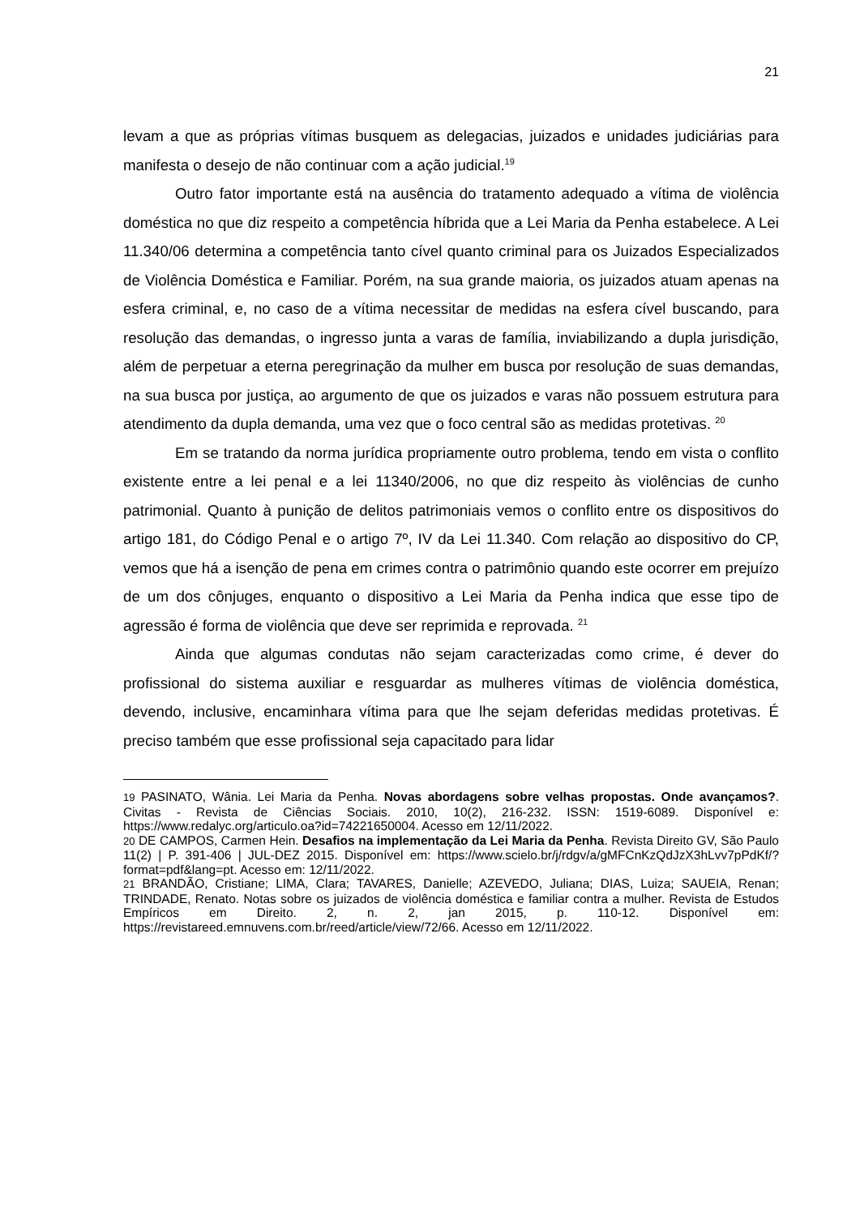21
levam a que as próprias vítimas busquem as delegacias, juizados e unidades judiciárias para manifesta o desejo de não continuar com a ação judicial.<sup>19</sup>
Outro fator importante está na ausência do tratamento adequado a vítima de violência doméstica no que diz respeito a competência híbrida que a Lei Maria da Penha estabelece. A Lei 11.340/06 determina a competência tanto cível quanto criminal para os Juizados Especializados de Violência Doméstica e Familiar. Porém, na sua grande maioria, os juizados atuam apenas na esfera criminal, e, no caso de a vítima necessitar de medidas na esfera cível buscando, para resolução das demandas, o ingresso junta a varas de família, inviabilizando a dupla jurisdição, além de perpetuar a eterna peregrinação da mulher em busca por resolução de suas demandas, na sua busca por justiça, ao argumento de que os juizados e varas não possuem estrutura para atendimento da dupla demanda, uma vez que o foco central são as medidas protetivas. <sup>20</sup>
Em se tratando da norma jurídica propriamente outro problema, tendo em vista o conflito existente entre a lei penal e a lei 11340/2006, no que diz respeito às violências de cunho patrimonial. Quanto à punição de delitos patrimoniais vemos o conflito entre os dispositivos do artigo 181, do Código Penal e o artigo 7º, IV da Lei 11.340. Com relação ao dispositivo do CP, vemos que há a isenção de pena em crimes contra o patrimônio quando este ocorrer em prejuízo de um dos cônjuges, enquanto o dispositivo a Lei Maria da Penha indica que esse tipo de agressão é forma de violência que deve ser reprimida e reprovada. <sup>21</sup>
Ainda que algumas condutas não sejam caracterizadas como crime, é dever do profissional do sistema auxiliar e resguardar as mulheres vítimas de violência doméstica, devendo, inclusive, encaminhara vítima para que lhe sejam deferidas medidas protetivas. É preciso também que esse profissional seja capacitado para lidar
19 PASINATO, Wânia. Lei Maria da Penha. Novas abordagens sobre velhas propostas. Onde avançamos?. Civitas - Revista de Ciências Sociais. 2010, 10(2), 216-232. ISSN: 1519-6089. Disponível e: https://www.redalyc.org/articulo.oa?id=74221650004. Acesso em 12/11/2022.
20 DE CAMPOS, Carmen Hein. Desafios na implementação da Lei Maria da Penha. Revista Direito GV, São Paulo 11(2) | P. 391-406 | JUL-DEZ 2015. Disponível em: https://www.scielo.br/j/rdgv/a/gMFCnKzQdJzX3hLvv7pPdKf/?format=pdf&lang=pt. Acesso em: 12/11/2022.
21 BRANDÃO, Cristiane; LIMA, Clara; TAVARES, Danielle; AZEVEDO, Juliana; DIAS, Luiza; SAUEIA, Renan; TRINDADE, Renato. Notas sobre os juizados de violência doméstica e familiar contra a mulher. Revista de Estudos Empíricos em Direito. 2, n. 2, jan 2015, p. 110-12. Disponível em: https://revistareed.emnuvens.com.br/reed/article/view/72/66. Acesso em 12/11/2022.